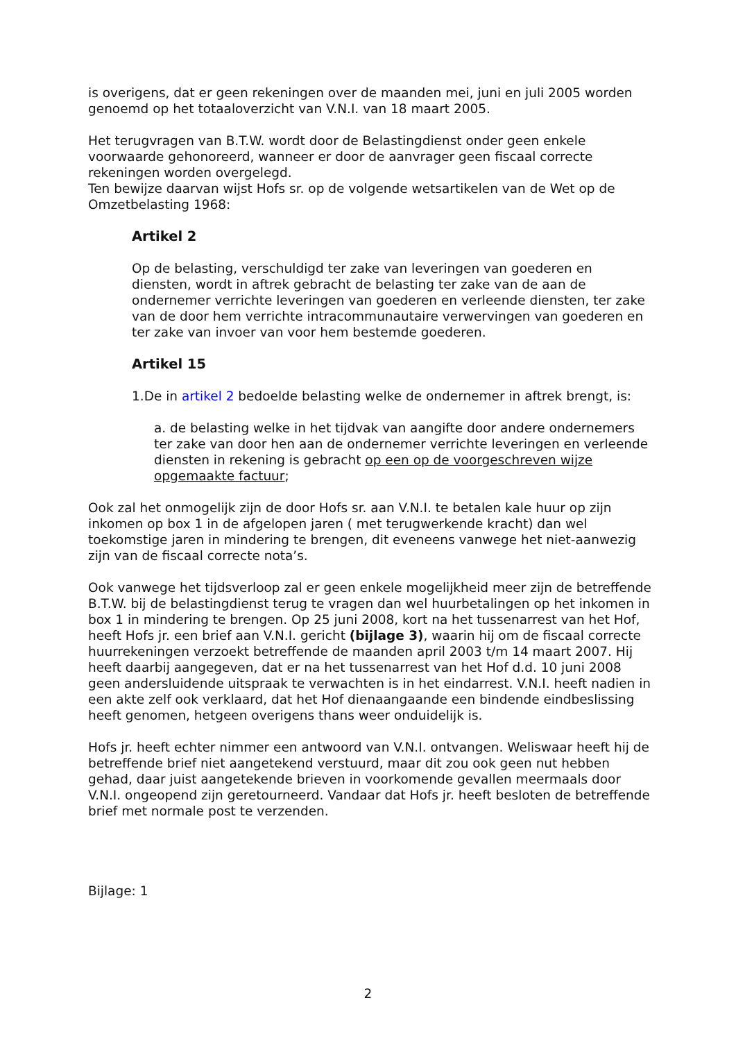is overigens, dat er geen rekeningen over de maanden mei, juni en juli 2005 worden genoemd op het totaaloverzicht van V.N.I. van 18 maart 2005.
Het terugvragen van B.T.W. wordt door de Belastingdienst onder geen enkele voorwaarde gehonoreerd, wanneer er door de aanvrager geen fiscaal correcte rekeningen worden overgelegd.
Ten bewijze daarvan wijst Hofs sr. op de volgende wetsartikelen van de Wet op de Omzetbelasting 1968:
Artikel 2
Op de belasting, verschuldigd ter zake van leveringen van goederen en diensten, wordt in aftrek gebracht de belasting ter zake van de aan de ondernemer verrichte leveringen van goederen en verleende diensten, ter zake van de door hem verrichte intracommunautaire verwervingen van goederen en ter zake van invoer van voor hem bestemde goederen.
Artikel 15
1.De in artikel 2 bedoelde belasting welke de ondernemer in aftrek brengt, is:
a. de belasting welke in het tijdvak van aangifte door andere ondernemers ter zake van door hen aan de ondernemer verrichte leveringen en verleende diensten in rekening is gebracht op een op de voorgeschreven wijze opgemaakte factuur;
Ook zal het onmogelijk zijn de door Hofs sr. aan V.N.I. te betalen kale huur op zijn inkomen op box 1 in de afgelopen jaren ( met terugwerkende kracht) dan wel toekomstige jaren in mindering te brengen, dit eveneens vanwege het niet-aanwezig zijn van de fiscaal correcte nota’s.
Ook vanwege het tijdsverloop zal er geen enkele mogelijkheid meer zijn de betreffende B.T.W. bij de belastingdienst terug te vragen dan wel huurbetalingen op het inkomen in box 1 in mindering te brengen. Op 25 juni 2008, kort na het tussenarrest van het Hof, heeft Hofs jr. een brief aan V.N.I. gericht (bijlage 3), waarin hij om de fiscaal correcte huurrekeningen verzoekt betreffende de maanden april 2003 t/m 14 maart 2007. Hij heeft daarbij aangegeven, dat er na het tussenarrest van het Hof d.d. 10 juni 2008 geen andersluidende uitspraak te verwachten is in het eindarrest. V.N.I. heeft nadien in een akte zelf ook verklaard, dat het Hof dienaangaande een bindende eindbeslissing heeft genomen, hetgeen overigens thans weer onduidelijk is.
Hofs jr. heeft echter nimmer een antwoord van V.N.I. ontvangen. Weliswaar heeft hij de betreffende brief niet aangetekend verstuurd, maar dit zou ook geen nut hebben gehad, daar juist aangetekende brieven in voorkomende gevallen meermaals door V.N.I. ongeopend zijn geretourneerd. Vandaar dat Hofs jr. heeft besloten de betreffende brief met normale post te verzenden.
Bijlage: 1
2